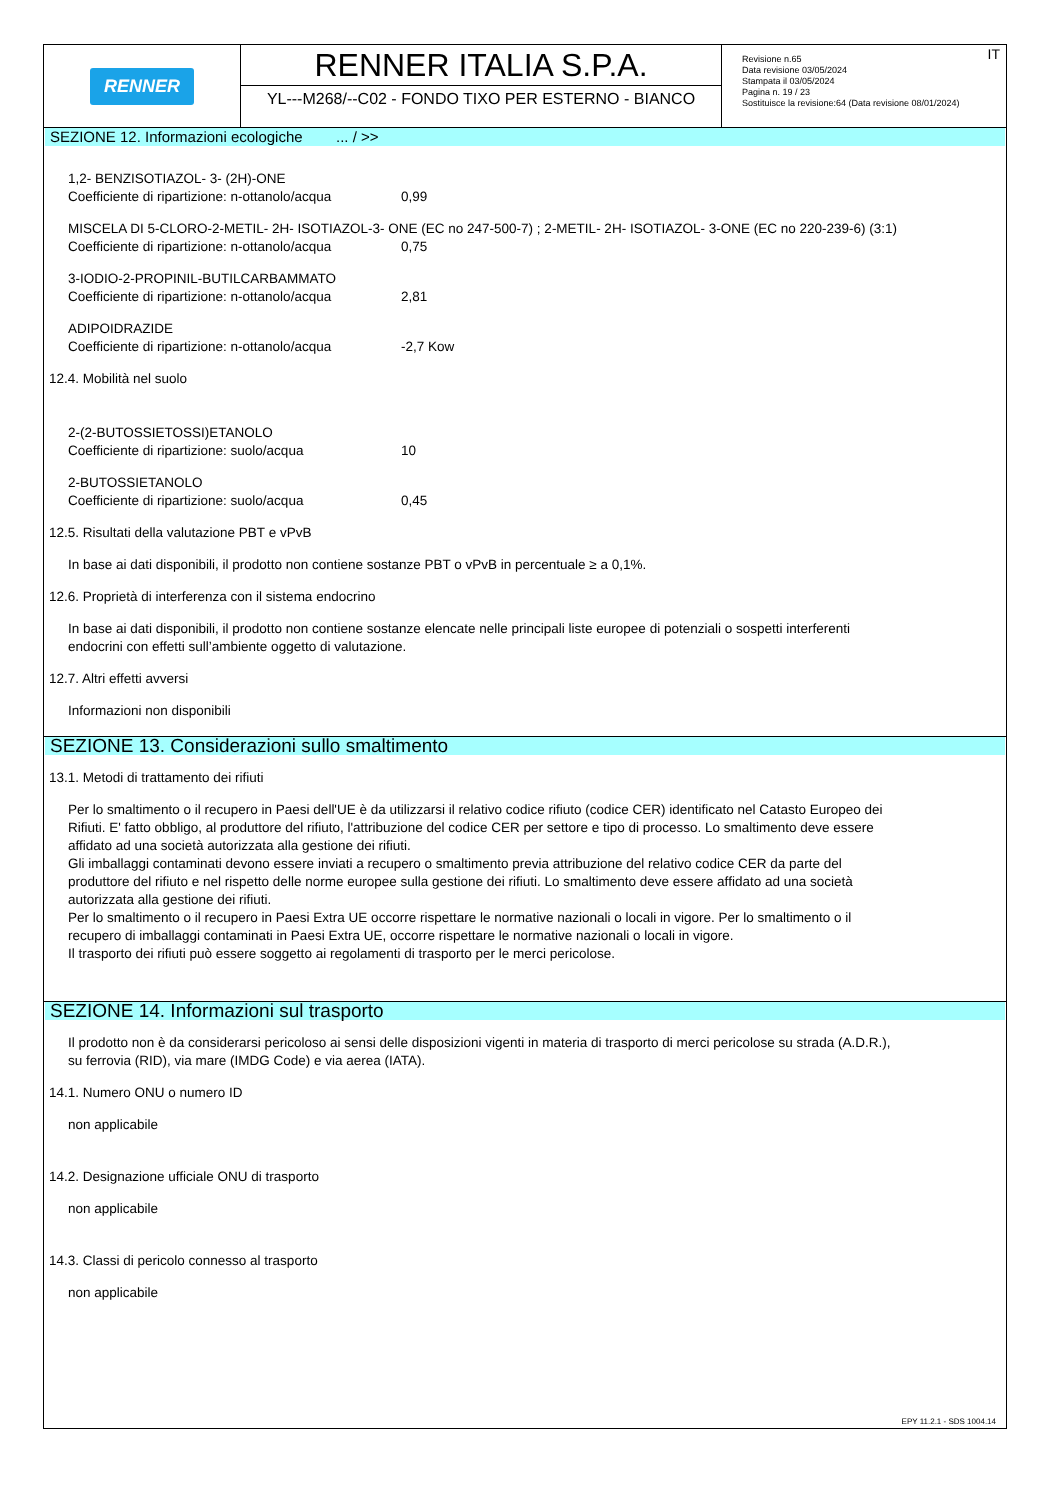RENNER
RENNER ITALIA S.P.A.
YL---M268/--C02 - FONDO TIXO PER ESTERNO - BIANCO
IT Revisione n.65
Data revisione 03/05/2024
Stampata il 03/05/2024
Pagina n. 19 / 23
Sostituisce la revisione:64 (Data revisione 08/01/2024)
SEZIONE 12. Informazioni ecologiche ... / >>
1,2- BENZISOTIAZOL- 3- (2H)-ONE
Coefficiente di ripartizione: n-ottanolo/acqua 0,99
MISCELA DI 5-CLORO-2-METIL- 2H- ISOTIAZOL-3- ONE (EC no 247-500-7) ; 2-METIL- 2H- ISOTIAZOL- 3-ONE (EC no 220-239-6) (3:1)
Coefficiente di ripartizione: n-ottanolo/acqua 0,75
3-IODIO-2-PROPINIL-BUTILCARBAMMATO
Coefficiente di ripartizione: n-ottanolo/acqua 2,81
ADIPOIDRAZIDE
Coefficiente di ripartizione: n-ottanolo/acqua -2,7 Kow
12.4. Mobilità nel suolo
2-(2-BUTOSSIETOSSI)ETANOLO
Coefficiente di ripartizione: suolo/acqua 10
2-BUTOSSIETANOLO
Coefficiente di ripartizione: suolo/acqua 0,45
12.5. Risultati della valutazione PBT e vPvB
In base ai dati disponibili, il prodotto non contiene sostanze PBT o vPvB in percentuale ≥ a 0,1%.
12.6. Proprietà di interferenza con il sistema endocrino
In base ai dati disponibili, il prodotto non contiene sostanze elencate nelle principali liste europee di potenziali o sospetti interferenti
endocrini con effetti sull’ambiente oggetto di valutazione.
12.7. Altri effetti avversi
Informazioni non disponibili
SEZIONE 13. Considerazioni sullo smaltimento
13.1. Metodi di trattamento dei rifiuti
Per lo smaltimento o il recupero in Paesi dell'UE è da utilizzarsi il relativo codice rifiuto (codice CER) identificato nel Catasto Europeo dei
Rifiuti. E' fatto obbligo, al produttore del rifiuto, l'attribuzione del codice CER per settore e tipo di processo. Lo smaltimento deve essere
affidato ad una società autorizzata alla gestione dei rifiuti.
Gli imballaggi contaminati devono essere inviati a recupero o smaltimento previa attribuzione del relativo codice CER da parte del
produttore del rifiuto e nel rispetto delle norme europee sulla gestione dei rifiuti. Lo smaltimento deve essere affidato ad una società
autorizzata alla gestione dei rifiuti.
Per lo smaltimento o il recupero in Paesi Extra UE occorre rispettare le normative nazionali o locali in vigore. Per lo smaltimento o il
recupero di imballaggi contaminati in Paesi Extra UE, occorre rispettare le normative nazionali o locali in vigore.
Il trasporto dei rifiuti può essere soggetto ai regolamenti di trasporto per le merci pericolose.
SEZIONE 14. Informazioni sul trasporto
Il prodotto non è da considerarsi pericoloso ai sensi delle disposizioni vigenti in materia di trasporto di merci pericolose su strada (A.D.R.),
su ferrovia (RID), via mare (IMDG Code) e via aerea (IATA).
14.1. Numero ONU o numero ID
non applicabile
14.2. Designazione ufficiale ONU di trasporto
non applicabile
14.3. Classi di pericolo connesso al trasporto
non applicabile
EPY 11.2.1 - SDS 1004.14